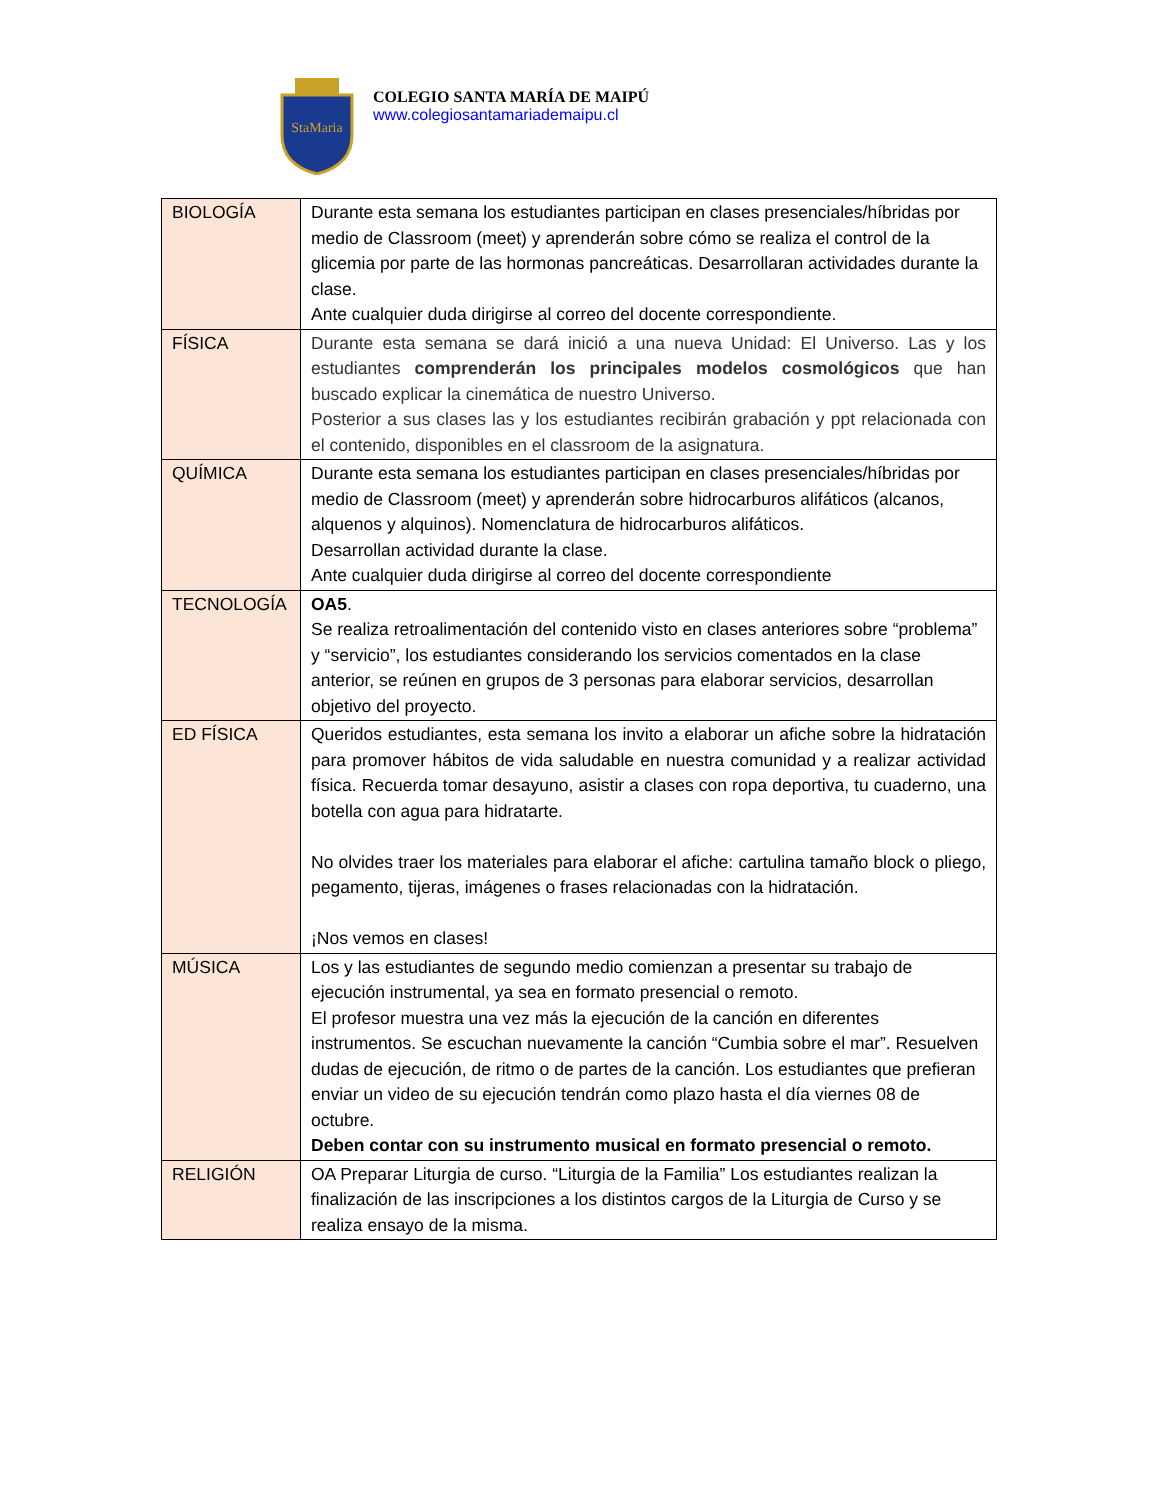StaMaria
COLEGIO SANTA MARÍA DE MAIPÚ
www.colegiosantamariademaipu.cl
| BIOLOGÍA | Durante esta semana los estudiantes participan en clases presenciales/híbridas por medio de Classroom (meet) y aprenderán sobre cómo se realiza el control de la glicemia por parte de las hormonas pancreáticas. Desarrollaran actividades durante la clase. Ante cualquier duda dirigirse al correo del docente correspondiente. |
| FÍSICA | Durante esta semana se dará inició a una nueva Unidad: El Universo. Las y los estudiantes comprenderán los principales modelos cosmológicos que han buscado explicar la cinemática de nuestro Universo. Posterior a sus clases las y los estudiantes recibirán grabación y ppt relacionada con el contenido, disponibles en el classroom de la asignatura. |
| QUÍMICA | Durante esta semana los estudiantes participan en clases presenciales/híbridas por medio de Classroom (meet) y aprenderán sobre hidrocarburos alifáticos (alcanos, alquenos y alquinos). Nomenclatura de hidrocarburos alifáticos. Desarrollan actividad durante la clase. Ante cualquier duda dirigirse al correo del docente correspondiente |
| TECNOLOGÍA | OA5 . Se realiza retroalimentación del contenido visto en clases anteriores sobre “problema” y “servicio”, los estudiantes considerando los servicios comentados en la clase anterior, se reúnen en grupos de 3 personas para elaborar servicios, desarrollan objetivo del proyecto. |
| ED FÍSICA | Queridos estudiantes, esta semana los invito a elaborar un afiche sobre la hidratación para promover hábitos de vida saludable en nuestra comunidad y a realizar actividad física. Recuerda tomar desayuno, asistir a clases con ropa deportiva, tu cuaderno, una botella con agua para hidratarte. No olvides traer los materiales para elaborar el afiche: cartulina tamaño block o pliego, pegamento, tijeras, imágenes o frases relacionadas con la hidratación. ¡Nos vemos en clases! |
| MÚSICA | Los y las estudiantes de segundo medio comienzan a presentar su trabajo de ejecución instrumental, ya sea en formato presencial o remoto. El profesor muestra una vez más la ejecución de la canción en diferentes instrumentos. Se escuchan nuevamente la canción “Cumbia sobre el mar”. Resuelven dudas de ejecución, de ritmo o de partes de la canción. Los estudiantes que prefieran enviar un video de su ejecución tendrán como plazo hasta el día viernes 08 de octubre. Deben contar con su instrumento musical en formato presencial o remoto. |
| RELIGIÓN | OA Preparar Liturgia de curso. “Liturgia de la Familia” Los estudiantes realizan la finalización de las inscripciones a los distintos cargos de la Liturgia de Curso y se realiza ensayo de la misma. |